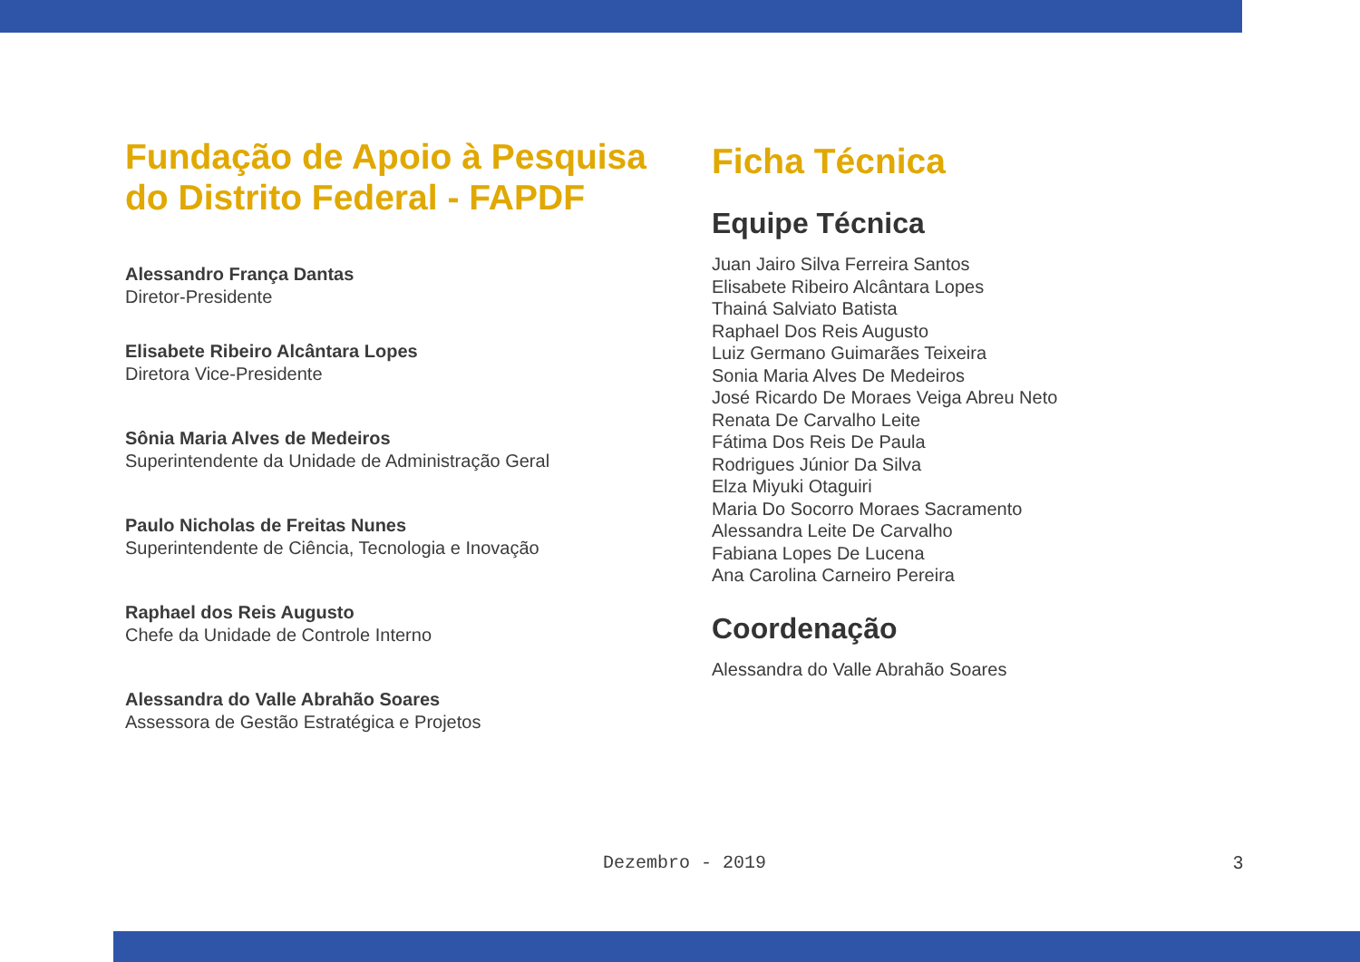Fundação de Apoio à Pesquisa
do Distrito Federal - FAPDF
Alessandro França Dantas
Diretor-Presidente
Elisabete Ribeiro Alcântara Lopes
Diretora Vice-Presidente
Sônia Maria Alves de Medeiros
Superintendente da Unidade de Administração Geral
Paulo Nicholas de Freitas Nunes
Superintendente de Ciência, Tecnologia e Inovação
Raphael dos Reis Augusto
Chefe da Unidade de Controle Interno
Alessandra do Valle Abrahão Soares
Assessora de Gestão Estratégica e Projetos
Ficha Técnica
Equipe Técnica
Juan Jairo Silva Ferreira Santos
Elisabete Ribeiro Alcântara Lopes
Thainá Salviato Batista
Raphael Dos Reis Augusto
Luiz Germano Guimarães Teixeira
Sonia Maria Alves De Medeiros
José Ricardo De Moraes Veiga Abreu Neto
Renata De Carvalho Leite
Fátima Dos Reis De Paula
Rodrigues Júnior Da Silva
Elza Miyuki Otaguiri
Maria Do Socorro Moraes Sacramento
Alessandra Leite De Carvalho
Fabiana Lopes De Lucena
Ana Carolina Carneiro Pereira
Coordenação
Alessandra do Valle Abrahão Soares
Dezembro - 2019 3